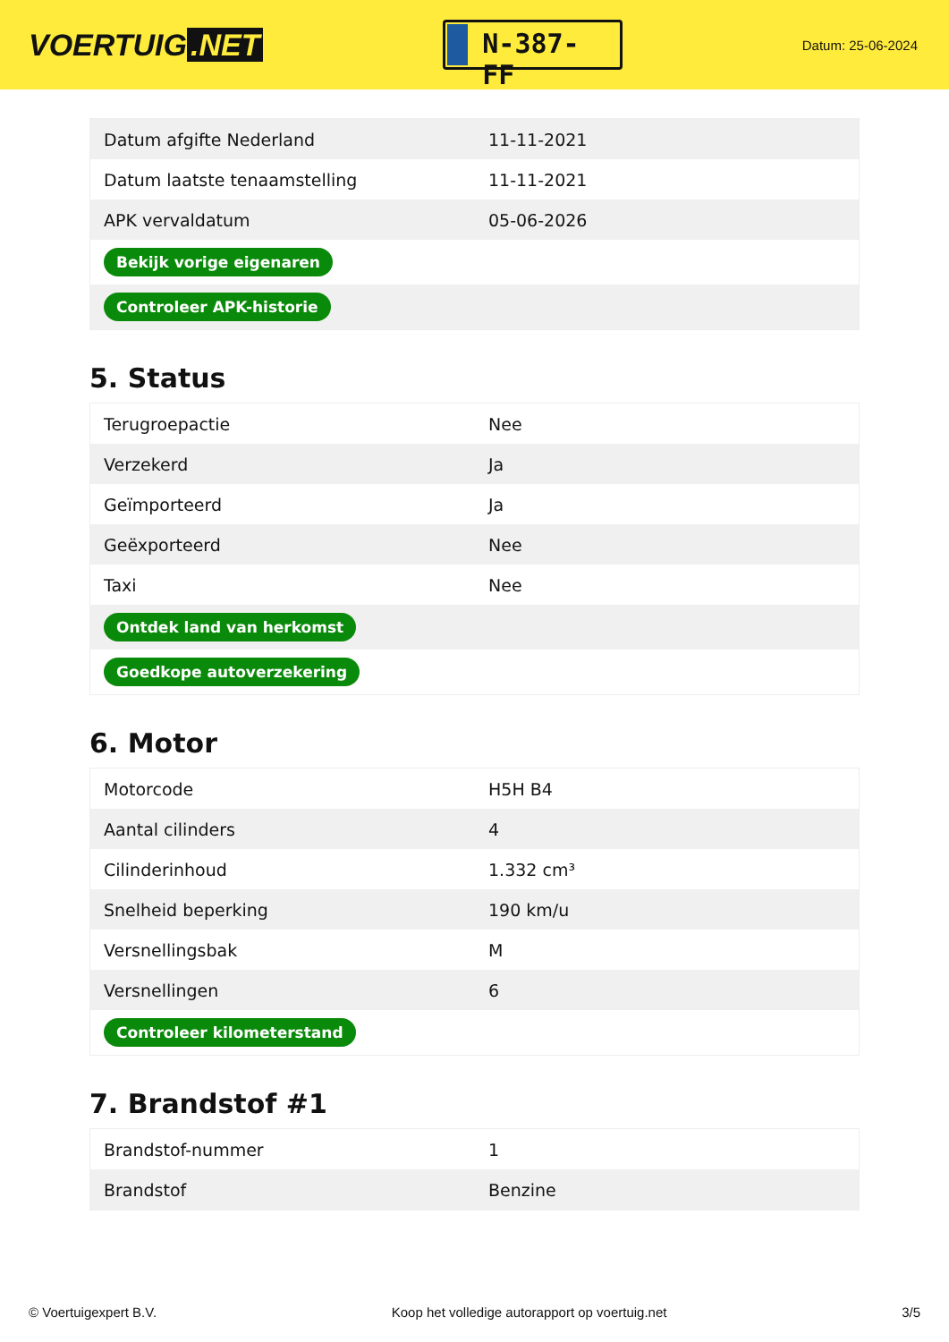VOERTUIG.NET
N-387-FF
Datum: 25-06-2024
| Datum afgifte Nederland | 11-11-2021 |
| Datum laatste tenaamstelling | 11-11-2021 |
| APK vervaldatum | 05-06-2026 |
| Bekijk vorige eigenaren | |
| Controleer APK-historie | |
5. Status
| Terugroepactie | Nee |
| Verzekerd | Ja |
| Geïmporteerd | Ja |
| Geëxporteerd | Nee |
| Taxi | Nee |
| Ontdek land van herkomst | |
| Goedkope autoverzekering | |
6. Motor
| Motorcode | H5H B4 |
| Aantal cilinders | 4 |
| Cilinderinhoud | 1.332 cm³ |
| Snelheid beperking | 190 km/u |
| Versnellingsbak | M |
| Versnellingen | 6 |
| Controleer kilometerstand | |
7. Brandstof #1
| Brandstof-nummer | 1 |
| Brandstof | Benzine |
© Voertuigexpert B.V. Koop het volledige autorapport op voertuig.net 3/5